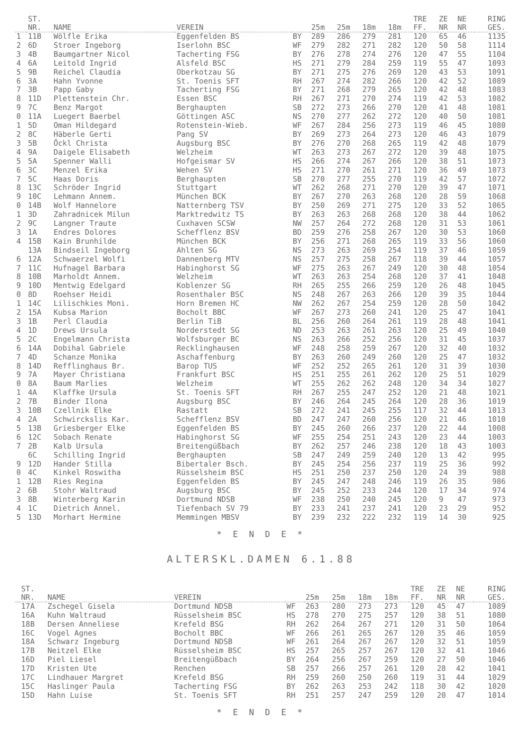| | ST. NR. | NAME | VEREIN | | 25m | 25m | 18m | 18m | TRE FF. | ZE NR | NE NR | RING GES. |
| --- | --- | --- | --- | --- | --- | --- | --- | --- | --- | --- | --- | --- |
| 1 | 11B | Wölfle Erika | Eggenfelden BS | BY | 289 | 286 | 279 | 281 | 120 | 65 | 46 | 1135 |
| 2 | 6D | Stroer Ingeborg | Iserlohn BSC | WF | 279 | 282 | 271 | 282 | 120 | 50 | 58 | 1114 |
| 3 | 4B | Baumgartner Nicol | Tacherting FSG | BY | 276 | 278 | 274 | 276 | 120 | 47 | 55 | 1104 |
| 4 | 6A | Leitold Ingrid | Alsfeld BSC | HS | 271 | 279 | 284 | 259 | 119 | 55 | 47 | 1093 |
| 5 | 9B | Reichel Claudia | Oberkotzau SG | BY | 271 | 275 | 276 | 269 | 120 | 43 | 53 | 1091 |
| 6 | 3A | Hahn Yvonne | St. Toenis SFT | RH | 267 | 274 | 282 | 266 | 120 | 42 | 52 | 1089 |
| 7 | 3B | Papp Gaby | Tacherting FSG | BY | 271 | 268 | 279 | 265 | 120 | 42 | 48 | 1083 |
| 8 | 11D | Plettenstein Chr. | Essen BSC | RH | 267 | 271 | 270 | 274 | 119 | 42 | 53 | 1082 |
| 9 | 7C | Benz Margot | Berghaupten | SB | 272 | 273 | 266 | 270 | 120 | 41 | 48 | 1081 |
| 0 | 11A | Luegert Baerbel | Göttingen ASC | NS | 270 | 277 | 262 | 272 | 120 | 40 | 50 | 1081 |
| 1 | 5D | Oman Hildegard | Rotenstein-Wieb. | WF | 267 | 284 | 256 | 273 | 119 | 46 | 45 | 1080 |
| 2 | 8C | Häberle Gerti | Pang SV | BY | 269 | 273 | 264 | 273 | 120 | 46 | 43 | 1079 |
| 3 | 5B | Öckl Christa | Augsburg BSC | BY | 276 | 270 | 268 | 265 | 119 | 42 | 48 | 1079 |
| 4 | 9A | Daigele Elisabeth | Welzheim | WT | 263 | 273 | 267 | 272 | 120 | 39 | 48 | 1075 |
| 5 | 5A | Spenner Walli | Hofgeismar SV | HS | 266 | 274 | 267 | 266 | 120 | 38 | 51 | 1073 |
| 6 | 3C | Menzel Erika | Wehen SV | HS | 271 | 270 | 261 | 271 | 120 | 36 | 49 | 1073 |
| 7 | 5C | Haas Doris | Berghaupten | SB | 270 | 277 | 255 | 270 | 119 | 42 | 57 | 1072 |
| 8 | 13C | Schröder Ingrid | Stuttgart | WT | 262 | 268 | 271 | 270 | 120 | 39 | 47 | 1071 |
| 9 | 10C | Lehmann Annem. | München BCK | BY | 267 | 270 | 263 | 268 | 120 | 28 | 59 | 1068 |
| 0 | 14B | Wolf Hannelore | Natternberg TSV | BY | 250 | 269 | 271 | 275 | 120 | 33 | 52 | 1065 |
| 1 | 3D | Zahradnicek Milun | Marktredwitz TS | BY | 263 | 263 | 268 | 268 | 120 | 38 | 44 | 1062 |
| 2 | 9C | Langner Traute | Cuxhaven SCSW | NW | 257 | 264 | 272 | 268 | 120 | 31 | 53 | 1061 |
| 3 | 1A | Endres Dolores | Schefflenz BSV | BD | 259 | 276 | 258 | 267 | 120 | 30 | 53 | 1060 |
| 4 | 15B | Kain Brunhilde | München BCK | BY | 256 | 271 | 268 | 265 | 119 | 33 | 56 | 1060 |
| | 13A | Bindseil Ingeborg | Ahlten SG | NS | 273 | 263 | 269 | 254 | 119 | 37 | 46 | 1059 |
| 6 | 12A | Schwaerzel Wolfi | Dannenberg MTV | NS | 257 | 275 | 258 | 267 | 118 | 39 | 44 | 1057 |
| 7 | 11C | Hufnagel Barbara | Habinghorst SG | WF | 275 | 263 | 267 | 249 | 120 | 30 | 48 | 1054 |
| 8 | 10B | Marholdt Annem. | Welzheim | WT | 263 | 263 | 254 | 268 | 120 | 37 | 41 | 1048 |
| 9 | 10D | Mentwig Edelgard | Koblenzer SG | RH | 265 | 255 | 266 | 259 | 120 | 26 | 48 | 1045 |
| 0 | 8D | Roehser Heidi | Rosenthaler BSC | NS | 248 | 267 | 263 | 266 | 120 | 39 | 35 | 1044 |
| 1 | 14C | Lilischkies Moni. | Horn Bremen HC | NW | 262 | 267 | 254 | 259 | 120 | 28 | 50 | 1042 |
| 2 | 15A | Kubsa Marion | Bocholt BBC | WF | 267 | 273 | 260 | 241 | 120 | 25 | 47 | 1041 |
| 3 | 1B | Perl Claudia | Berlin TiB | BL | 256 | 260 | 264 | 261 | 119 | 28 | 48 | 1041 |
| 4 | 1D | Drews Ursula | Norderstedt SG | ND | 253 | 263 | 261 | 263 | 120 | 25 | 49 | 1040 |
| 5 | 2C | Engelmann Christa | Wolfsburger BC | NS | 263 | 266 | 252 | 256 | 120 | 31 | 45 | 1037 |
| 6 | 14A | Dobihal Gabriele | Recklinghausen | WF | 248 | 258 | 259 | 267 | 120 | 32 | 40 | 1032 |
| 7 | 4D | Schanze Monika | Aschaffenburg | BY | 263 | 260 | 249 | 260 | 120 | 25 | 47 | 1032 |
| 8 | 14D | Refflinghaus Br. | Barop TUS | WF | 252 | 252 | 265 | 261 | 120 | 31 | 39 | 1030 |
| 9 | 7A | Mayer Christiana | Frankfurt BSC | HS | 251 | 255 | 261 | 262 | 120 | 25 | 51 | 1029 |
| 0 | 8A | Baum Marlies | Welzheim | WT | 255 | 262 | 262 | 248 | 120 | 34 | 34 | 1027 |
| 1 | 4A | Klaffke Ursula | St. Toenis SFT | RH | 267 | 255 | 247 | 252 | 120 | 21 | 48 | 1021 |
| 2 | 7B | Binder Ilona | Augsburg BSC | BY | 246 | 264 | 245 | 264 | 120 | 28 | 36 | 1019 |
| 3 | 10B | Czellnik Elke | Rastatt | SB | 272 | 241 | 245 | 255 | 117 | 32 | 44 | 1013 |
| 4 | 2A | Schwirckslis Kar. | Schefflenz BSV | BD | 247 | 247 | 260 | 256 | 120 | 21 | 46 | 1010 |
| 5 | 13B | Griesberger Elke | Eggenfelden BS | BY | 245 | 260 | 266 | 237 | 120 | 22 | 44 | 1008 |
| 6 | 12C | Sobach Renate | Habinghorst SG | WF | 255 | 254 | 251 | 243 | 120 | 23 | 44 | 1003 |
| 7 | 2B | Kalb Ursula | Breitengüßbach | BY | 262 | 257 | 246 | 238 | 120 | 18 | 43 | 1003 |
| | 6C | Schilling Ingrid | Berghaupten | SB | 247 | 249 | 259 | 240 | 120 | 13 | 42 | 995 |
| 9 | 12D | Hander Stilla | Bibertaler Bsch. | BY | 245 | 254 | 256 | 237 | 119 | 25 | 36 | 992 |
| 0 | 4C | Kinkel Roswitha | Rüsselsheim BSC | HS | 251 | 250 | 237 | 250 | 120 | 24 | 39 | 988 |
| 1 | 12B | Ries Regina | Eggenfelden BS | BY | 245 | 247 | 248 | 246 | 119 | 26 | 35 | 986 |
| 2 | 6B | Stohr Waltraud | Augsburg BSC | BY | 245 | 252 | 233 | 244 | 120 | 17 | 34 | 974 |
| 3 | 8B | Winterberg Karin | Dortmund NDSB | WF | 238 | 250 | 240 | 245 | 120 | 9 | 47 | 973 |
| 4 | 1C | Dietrich Annel. | Tiefenbach SV 79 | BY | 233 | 241 | 237 | 241 | 120 | 23 | 29 | 952 |
| 5 | 13D | Morhart Hermine | Memmingen MBSV | BY | 239 | 232 | 222 | 232 | 119 | 14 | 30 | 925 |
* E N D E *
ALTERSKL.DAMEN 6.1.88
| | ST. NR. | NAME | VEREIN | | 25m | 25m | 18m | 18m | TRE FF. | ZE NR | NE NR | RING GES. |
| --- | --- | --- | --- | --- | --- | --- | --- | --- | --- | --- | --- | --- |
| | 17A | Zschegel Gisela | Dortmund NDSB | WF | 263 | 280 | 273 | 273 | 120 | 45 | 47 | 1089 |
| | 16A | Kuhn Waltraud | Rüsselsheim BSC | HS | 278 | 270 | 275 | 257 | 120 | 38 | 51 | 1080 |
| | 18B | Dersen Anneliese | Krefeld BSG | RH | 262 | 264 | 267 | 271 | 120 | 31 | 50 | 1064 |
| | 16C | Vogel Agnes | Bocholt BBC | WF | 266 | 261 | 265 | 267 | 120 | 35 | 46 | 1059 |
| | 18A | Schwarz Ingeburg | Dortmund NDSB | WF | 261 | 264 | 267 | 267 | 120 | 32 | 51 | 1059 |
| | 17B | Neitzel Elke | Rüsselsheim BSC | HS | 257 | 265 | 257 | 267 | 120 | 32 | 41 | 1046 |
| | 16D | Piel Liesel | Breitengüßbach | BY | 264 | 256 | 267 | 259 | 120 | 27 | 50 | 1046 |
| | 17D | Kristen Ute | Renchen | SB | 257 | 266 | 257 | 261 | 120 | 28 | 42 | 1041 |
| | 17C | Lindhauer Margret | Krefeld BSG | RH | 259 | 260 | 250 | 260 | 119 | 31 | 44 | 1029 |
| | 15C | Haslinger Paula | Tacherting FSG | BY | 262 | 263 | 253 | 242 | 118 | 30 | 42 | 1020 |
| | 15D | Hahn Luise | St. Toenis SFT | RH | 251 | 257 | 247 | 259 | 120 | 20 | 47 | 1014 |
* E N D E *